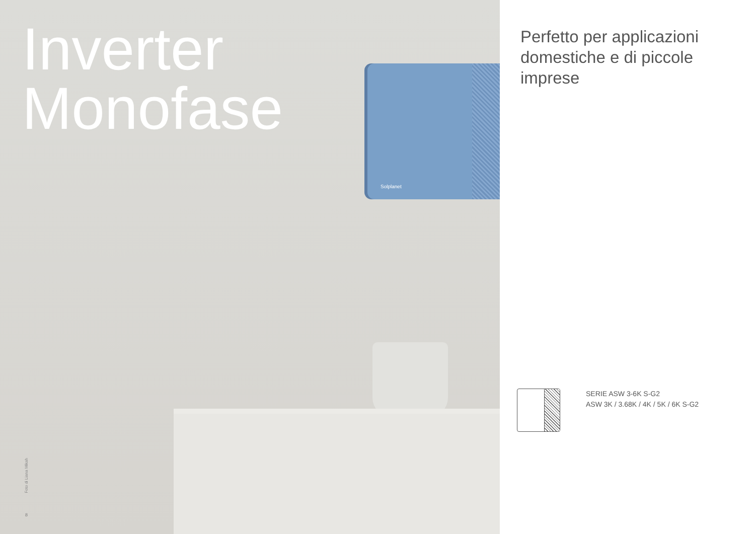Inverter
Monofase
Solplanet
Foto di Liana Mikah
8
Perfetto per applicazioni domestiche e di piccole imprese
SERIE ASW 3-6K S-G2
ASW 3K / 3.68K / 4K / 5K / 6K S-G2